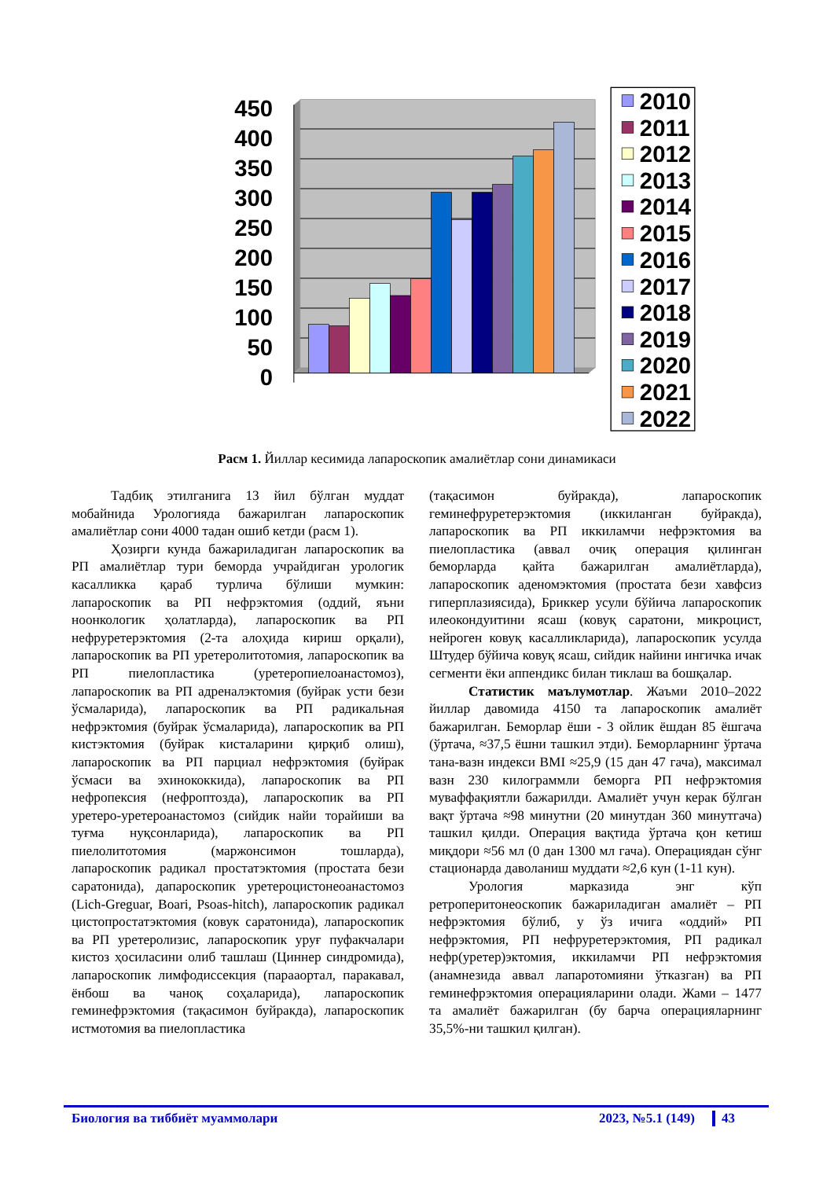450
400
350
300
250
200
150
100
50
0
2010
2011
2012
2013
2014
2015
2016
2017
2018
2019
2020
2021
2022
Расм 1. Йиллар кесимида лапароскопик амалиётлар сони динамикаси
Тадбиқ этилганига 13 йил бўлган муддат мобайнида Урологияда бажарилган лапароскопик амалиётлар сони 4000 тадан ошиб кетди (расм 1).
Ҳозирги кунда бажариладиган лапароскопик ва РП амалиётлар тури беморда учрайдиган урологик касалликка қараб турлича бўлиши мумкин: лапароскопик ва РП нефрэктомия (оддий, яъни ноонкологик ҳолатларда), лапароскопик ва РП нефруретерэктомия (2-та алоҳида кириш орқали), лапароскопик ва РП уретеролитотомия, лапароскопик ва РП пиелопластика (уретеропиелоанастомоз), лапароскопик ва РП адреналэктомия (буйрак усти бези ўсмаларида), лапароскопик ва РП радикальная нефрэктомия (буйрак ўсмаларида), лапароскопик ва РП кистэктомия (буйрак кисталарини қирқиб олиш), лапароскопик ва РП парциал нефрэктомия (буйрак ўсмаси ва эхинококкида), лапароскопик ва РП нефропексия (нефроптозда), лапароскопик ва РП уретеро-уретероанастомоз (сийдик найи торайиши ва туғма нуқсонларида), лапароскопик ва РП пиелолитотомия (маржонсимон тошларда), лапароскопик радикал простатэктомия (простата бези саратонида), дапароскопик уретероцистонеоанастомоз (Lich-Greguar, Boari, Psoas-hitch), лапароскопик радикал цистопростатэктомия (ковук саратонида), лапароскопик ва РП уретеролизис, лапароскопик уруғ пуфакчалари кистоз ҳосиласини олиб ташлаш (Циннер синдромида), лапароскопик лимфодиссекция (парааортал, паракавал, ёнбош ва чаноқ соҳаларида), лапароскопик геминефрэктомия (тақасимон буйракда), лапароскопик истмотомия ва пиелопластика
(тақасимон буйракда), лапароскопик геминефруретерэктомия (иккиланган буйракда), лапароскопик ва РП иккиламчи нефрэктомия ва пиелопластика (аввал очиқ операция қилинган беморларда қайта бажарилган амалиётларда), лапароскопик аденомэктомия (простата бези хавфсиз гиперплазиясида), Бриккер усули бўйича лапароскопик илеокондуитини ясаш (ковуқ саратони, микроцист, нейроген ковуқ касалликларида), лапароскопик усулда Штудер бўйича ковуқ ясаш, сийдик найини ингичка ичак сегменти ёки аппендикс билан тиклаш ва бошқалар.
Статистик маълумотлар. Жаъми 2010–2022 йиллар давомида 4150 та лапароскопик амалиёт бажарилган. Беморлар ёши - 3 ойлик ёшдан 85 ёшгача (ўртача, ≈37,5 ёшни ташкил этди). Беморларнинг ўртача тана-вазн индекси BMI ≈25,9 (15 дан 47 гача), максимал вазн 230 килограммли беморга РП нефрэктомия муваффақиятли бажарилди. Амалиёт учун керак бўлган вақт ўртача ≈98 минутни (20 минутдан 360 минутгача) ташкил қилди. Операция вақтида ўртача қон кетиш миқдори ≈56 мл (0 дан 1300 мл гача). Операциядан сўнг стационарда даволаниш муддати ≈2,6 кун (1-11 кун).
Урология марказида энг кўп ретроперитонеоскопик бажариладиган амалиёт – РП нефрэктомия бўлиб, у ўз ичига «оддий» РП нефрэктомия, РП нефруретерэктомия, РП радикал нефр(уретер)эктомия, иккиламчи РП нефрэктомия (анамнезида аввал лапаротомияни ўтказган) ва РП геминефрэктомия операцияларини олади. Жами – 1477 та амалиёт бажарилган (бу барча операцияларнинг 35,5%-ни ташкил қилган).
Биология ва тиббиёт муаммолари 2023, №5.1 (149) 43